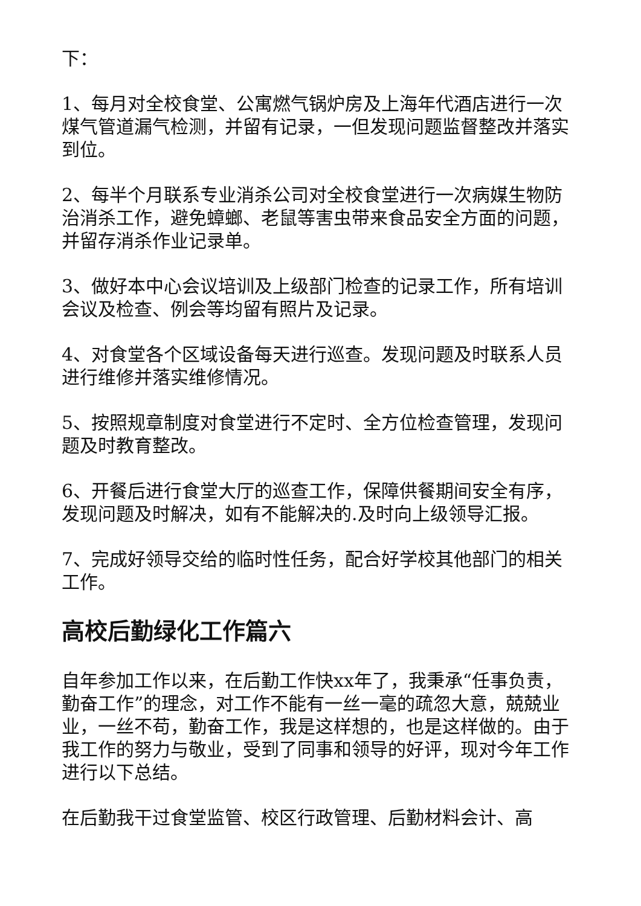下：
1、每月对全校食堂、公寓燃气锅炉房及上海年代酒店进行一次煤气管道漏气检测，并留有记录，一但发现问题监督整改并落实到位。
2、每半个月联系专业消杀公司对全校食堂进行一次病媒生物防治消杀工作，避免蟑螂、老鼠等害虫带来食品安全方面的问题，并留存消杀作业记录单。
3、做好本中心会议培训及上级部门检查的记录工作，所有培训会议及检查、例会等均留有照片及记录。
4、对食堂各个区域设备每天进行巡查。发现问题及时联系人员进行维修并落实维修情况。
5、按照规章制度对食堂进行不定时、全方位检查管理，发现问题及时教育整改。
6、开餐后进行食堂大厅的巡查工作，保障供餐期间安全有序，发现问题及时解决，如有不能解决的.及时向上级领导汇报。
7、完成好领导交给的临时性任务，配合好学校其他部门的相关工作。
高校后勤绿化工作篇六
自年参加工作以来，在后勤工作快xx年了，我秉承“任事负责，勤奋工作”的理念，对工作不能有一丝一毫的疏忽大意，兢兢业业，一丝不苟，勤奋工作，我是这样想的，也是这样做的。由于我工作的努力与敬业，受到了同事和领导的好评，现对今年工作进行以下总结。
在后勤我干过食堂监管、校区行政管理、后勤材料会计、高